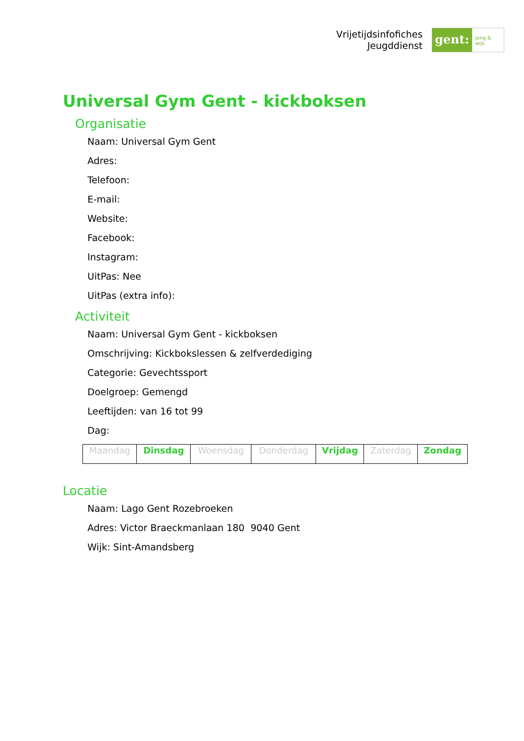Vrijetijdsinfofiches
Jeugddienst
gent:
jong & wijs
Universal Gym Gent - kickboksen
Organisatie
Naam: Universal Gym Gent
Adres:
Telefoon:
E-mail:
Website:
Facebook:
Instagram:
UitPas: Nee
UitPas (extra info):
Activiteit
Naam: Universal Gym Gent - kickboksen
Omschrijving: Kickbokslessen & zelfverdediging
Categorie: Gevechtssport
Doelgroep: Gemengd
Leeftijden: van 16 tot 99
Dag:
| Maandag | Dinsdag | Woensdag | Donderdag | Vrijdag | Zaterdag | Zondag |
Locatie
Naam: Lago Gent Rozebroeken
Adres: Victor Braeckmanlaan 180 9040 Gent
Wijk: Sint-Amandsberg